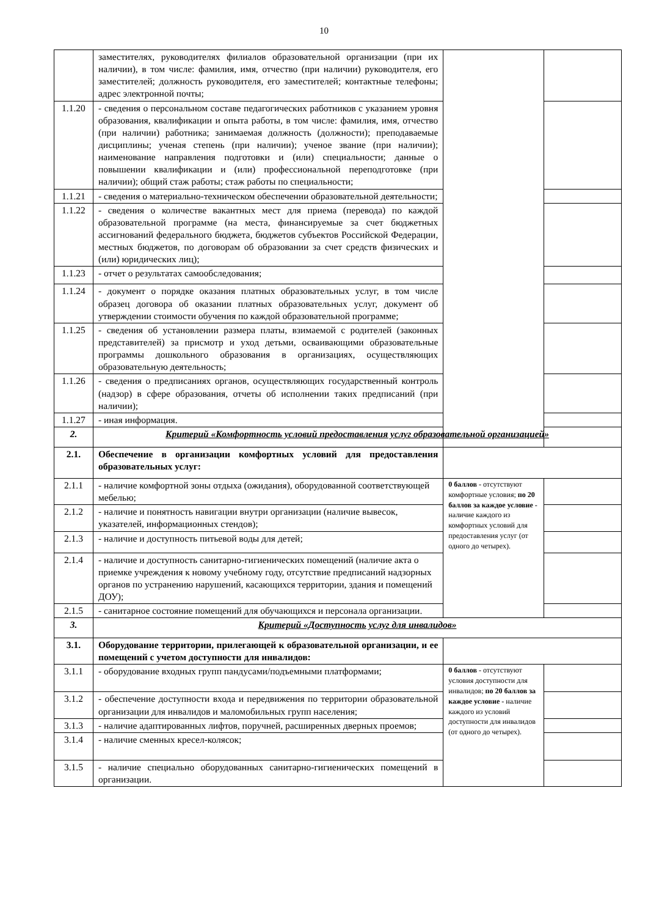10
| | заместителях, руководителях филиалов образовательной организации (при их наличии), в том числе: фамилия, имя, отчество (при наличии) руководителя, его заместителей; должность руководителя, его заместителей; контактные телефоны; адрес электронной почты; | | |
| 1.1.20 | - сведения о персональном составе педагогических работников с указанием уровня образования, квалификации и опыта работы, в том числе: фамилия, имя, отчество (при наличии) работника; занимаемая должность (должности); преподаваемые дисциплины; ученая степень (при наличии); ученое звание (при наличии); наименование направления подготовки и (или) специальности; данные о повышении квалификации и (или) профессиональной переподготовке (при наличии); общий стаж работы; стаж работы по специальности; | | |
| 1.1.21 | - сведения о материально-техническом обеспечении образовательной деятельности; | | |
| 1.1.22 | - сведения о количестве вакантных мест для приема (перевода) по каждой образовательной программе (на места, финансируемые за счет бюджетных ассигнований федерального бюджета, бюджетов субъектов Российской Федерации, местных бюджетов, по договорам об образовании за счет средств физических и (или) юридических лиц); | | |
| 1.1.23 | - отчет о результатах самообследования; | | |
| 1.1.24 | - документ о порядке оказания платных образовательных услуг, в том числе образец договора об оказании платных образовательных услуг, документ об утверждении стоимости обучения по каждой образовательной программе; | | |
| 1.1.25 | - сведения об установлении размера платы, взимаемой с родителей (законных представителей) за присмотр и уход детьми, осваивающими образовательные программы дошкольного образования в организациях, осуществляющих образовательную деятельность; | | |
| 1.1.26 | - сведения о предписаниях органов, осуществляющих государственный контроль (надзор) в сфере образования, отчеты об исполнении таких предписаний (при наличии); | | |
| 1.1.27 | - иная информация. | | |
| 2. | Критерий «Комфортность условий предоставления услуг образовательной организацией» | | |
| 2.1. | Обеспечение в организации комфортных условий для предоставления образовательных услуг: | | |
| 2.1.1 | - наличие комфортной зоны отдыха (ожидания), оборудованной соответствующей мебелью; | 0 баллов - отсутствуют комфортные условия; по 20 баллов за каждое условие - наличие каждого из комфортных условий для предоставления услуг (от одного до четырех). | |
| 2.1.2 | - наличие и понятность навигации внутри организации (наличие вывесок, указателей, информационных стендов); | | |
| 2.1.3 | - наличие и доступность питьевой воды для детей; | | |
| 2.1.4 | - наличие и доступность санитарно-гигиенических помещений (наличие акта о приемке учреждения к новому учебному году, отсутствие предписаний надзорных органов по устранению нарушений, касающихся территории, здания и помещений ДОУ); | | |
| 2.1.5 | - санитарное состояние помещений для обучающихся и персонала организации. | | |
| 3. | Критерий «Доступность услуг для инвалидов» | | |
| 3.1. | Оборудование территории, прилегающей к образовательной организации, и ее помещений с учетом доступности для инвалидов: | | |
| 3.1.1 | - оборудование входных групп пандусами/подъемными платформами; | 0 баллов - отсутствуют условия доступности для инвалидов; по 20 баллов за каждое условие - наличие каждого из условий доступности для инвалидов (от одного до четырех). | |
| 3.1.2 | - обеспечение доступности входа и передвижения по территории образовательной организации для инвалидов и маломобильных групп населения; | | |
| 3.1.3 | - наличие адаптированных лифтов, поручней, расширенных дверных проемов; | | |
| 3.1.4 | - наличие сменных кресел-колясок; | | |
| 3.1.5 | - наличие специально оборудованных санитарно-гигиенических помещений в организации. | | |